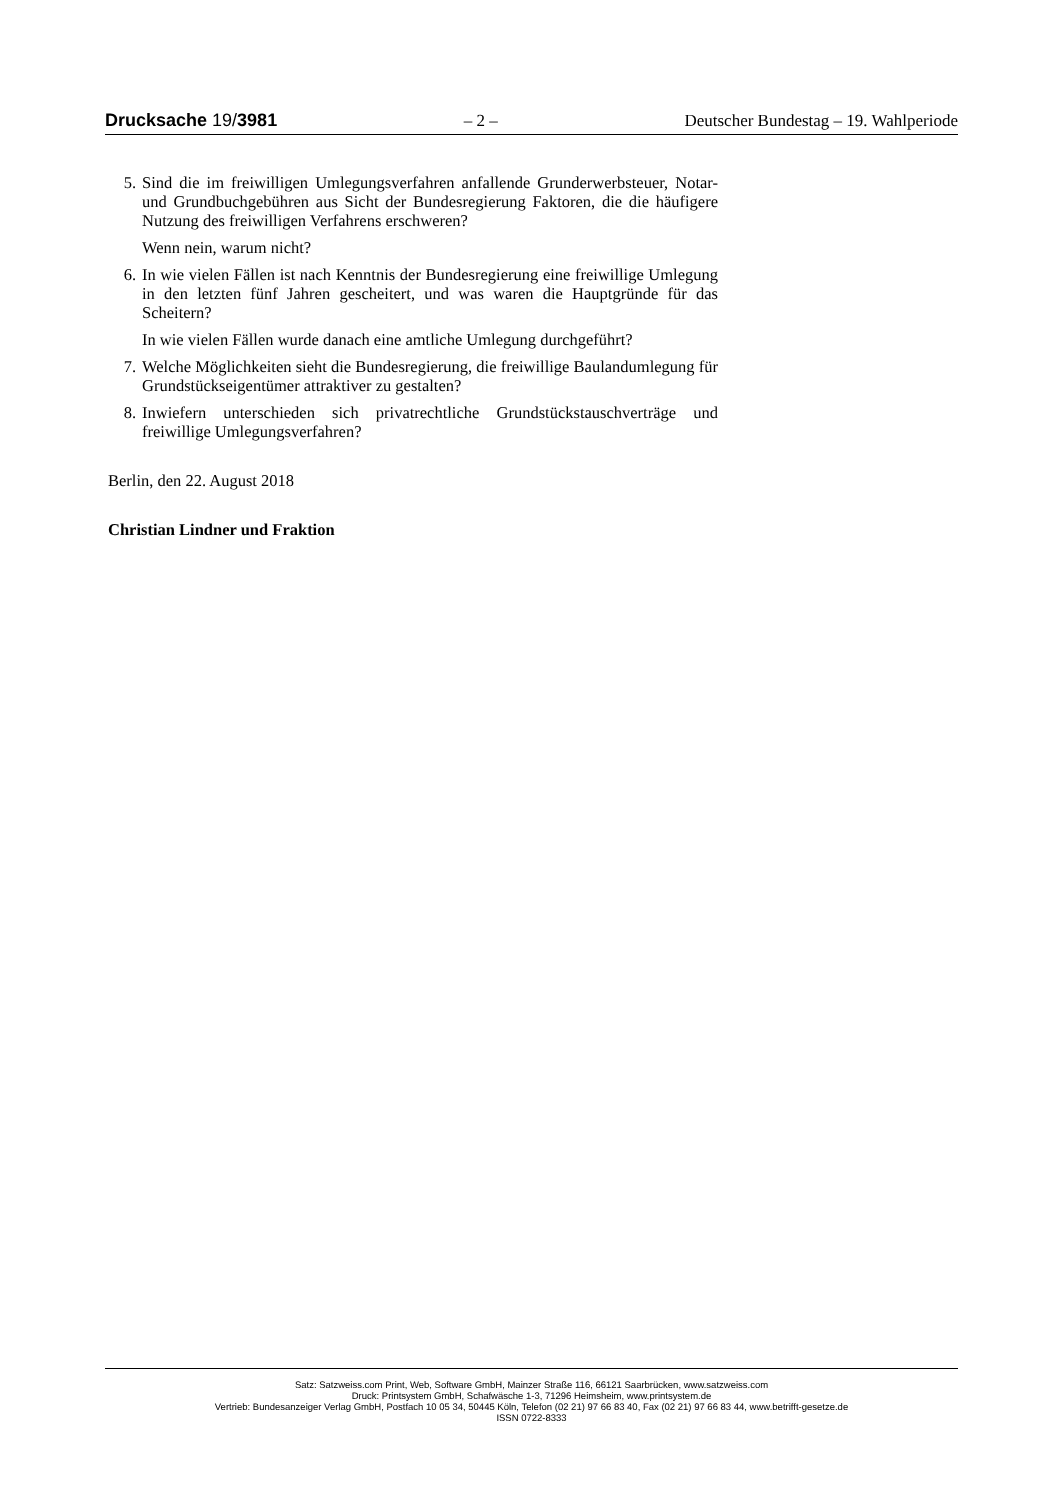Drucksache 19/3981 – 2 – Deutscher Bundestag – 19. Wahlperiode
5. Sind die im freiwilligen Umlegungsverfahren anfallende Grunderwerb­steuer, Notar- und Grundbuchgebühren aus Sicht der Bundesregierung Fak­toren, die die häufigere Nutzung des freiwilligen Verfahrens erschweren?
Wenn nein, warum nicht?
6. In wie vielen Fällen ist nach Kenntnis der Bundesregierung eine freiwillige Umlegung in den letzten fünf Jahren gescheitert, und was waren die Haupt­gründe für das Scheitern?
In wie vielen Fällen wurde danach eine amtliche Umlegung durchgeführt?
7. Welche Möglichkeiten sieht die Bundesregierung, die freiwillige Bauland­umlegung für Grundstückseigentümer attraktiver zu gestalten?
8. Inwiefern unterschieden sich privatrechtliche Grundstückstauschverträge und freiwillige Umlegungsverfahren?
Berlin, den 22. August 2018
Christian Lindner und Fraktion
Satz: Satzweiss.com Print, Web, Software GmbH, Mainzer Straße 116, 66121 Saarbrücken, www.satzweiss.com
Druck: Printsystem GmbH, Schafwäsche 1-3, 71296 Heimsheim, www.printsystem.de
Vertrieb: Bundesanzeiger Verlag GmbH, Postfach 10 05 34, 50445 Köln, Telefon (02 21) 97 66 83 40, Fax (02 21) 97 66 83 44, www.betrifft-gesetze.de
ISSN 0722-8333